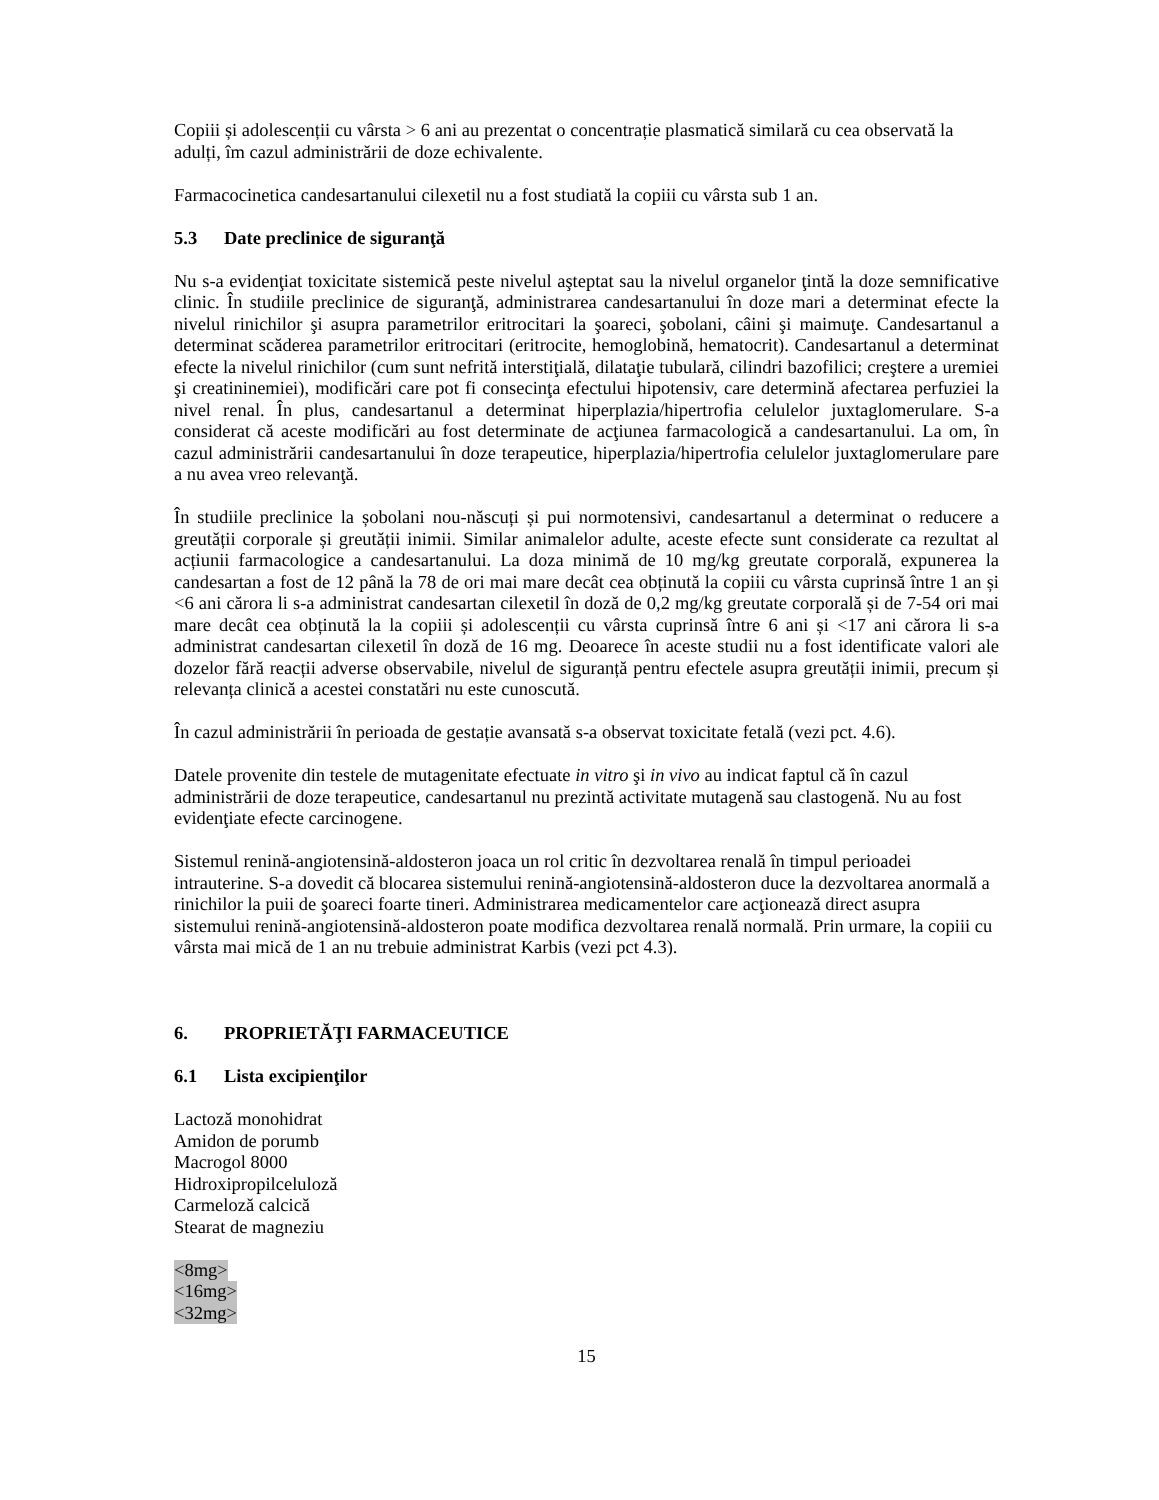Copiii și adolescenții cu vârsta > 6 ani au prezentat o concentrație plasmatică similară cu cea observată la adulți, îm cazul administrării de doze echivalente.
Farmacocinetica candesartanului cilexetil nu a fost studiată la copiii cu vârsta sub 1 an.
5.3 Date preclinice de siguranţă
Nu s-a evidenţiat toxicitate sistemică peste nivelul aşteptat sau la nivelul organelor ţintă la doze semnificative clinic. În studiile preclinice de siguranţă, administrarea candesartanului în doze mari a determinat efecte la nivelul rinichilor şi asupra parametrilor eritrocitari la şoareci, şobolani, câini şi maimuţe. Candesartanul a determinat scăderea parametrilor eritrocitari (eritrocite, hemoglobină, hematocrit). Candesartanul a determinat efecte la nivelul rinichilor (cum sunt nefrită interstiţială, dilataţie tubulară, cilindri bazofilici; creştere a uremiei şi creatininemiei), modificări care pot fi consecinţa efectului hipotensiv, care determină afectarea perfuziei la nivel renal. În plus, candesartanul a determinat hiperplazia/hipertrofia celulelor juxtaglomerulare. S-a considerat că aceste modificări au fost determinate de acţiunea farmacologică a candesartanului. La om, în cazul administrării candesartanului în doze terapeutice, hiperplazia/hipertrofia celulelor juxtaglomerulare pare a nu avea vreo relevanţă.
În studiile preclinice la șobolani nou-născuți și pui normotensivi, candesartanul a determinat o reducere a greutății corporale și greutății inimii. Similar animalelor adulte, aceste efecte sunt considerate ca rezultat al acțiunii farmacologice a candesartanului. La doza minimă de 10 mg/kg greutate corporală, expunerea la candesartan a fost de 12 până la 78 de ori mai mare decât cea obținută la copiii cu vârsta cuprinsă între 1 an și <6 ani cărora li s-a administrat candesartan cilexetil în doză de 0,2 mg/kg greutate corporală și de 7-54 ori mai mare decât cea obținută la la copiii și adolescenții cu vârsta cuprinsă între 6 ani și <17 ani cărora li s-a administrat candesartan cilexetil în doză de 16 mg. Deoarece în aceste studii nu a fost identificate valori ale dozelor fără reacții adverse observabile, nivelul de siguranță pentru efectele asupra greutății inimii, precum și relevanța clinică a acestei constatări nu este cunoscută.
În cazul administrării în perioada de gestație avansată s-a observat toxicitate fetală (vezi pct. 4.6).
Datele provenite din testele de mutagenitate efectuate in vitro şi in vivo au indicat faptul că în cazul administrării de doze terapeutice, candesartanul nu prezintă activitate mutagenă sau clastogenă. Nu au fost evidenţiate efecte carcinogene.
Sistemul renină-angiotensină-aldosteron joaca un rol critic în dezvoltarea renală în timpul perioadei intrauterine. S-a dovedit că blocarea sistemului renină-angiotensină-aldosteron duce la dezvoltarea anormală a rinichilor la puii de şoareci foarte tineri. Administrarea medicamentelor care acţionează direct asupra sistemului renină-angiotensină-aldosteron poate modifica dezvoltarea renală normală. Prin urmare, la copiii cu vârsta mai mică de 1 an nu trebuie administrat Karbis (vezi pct 4.3).
6. PROPRIETĂŢI FARMACEUTICE
6.1 Lista excipienţilor
Lactoză monohidrat
Amidon de porumb
Macrogol 8000
Hidroxipropilceluloză
Carmeloză calcică
Stearat de magneziu
<8mg>
<16mg>
<32mg>
15